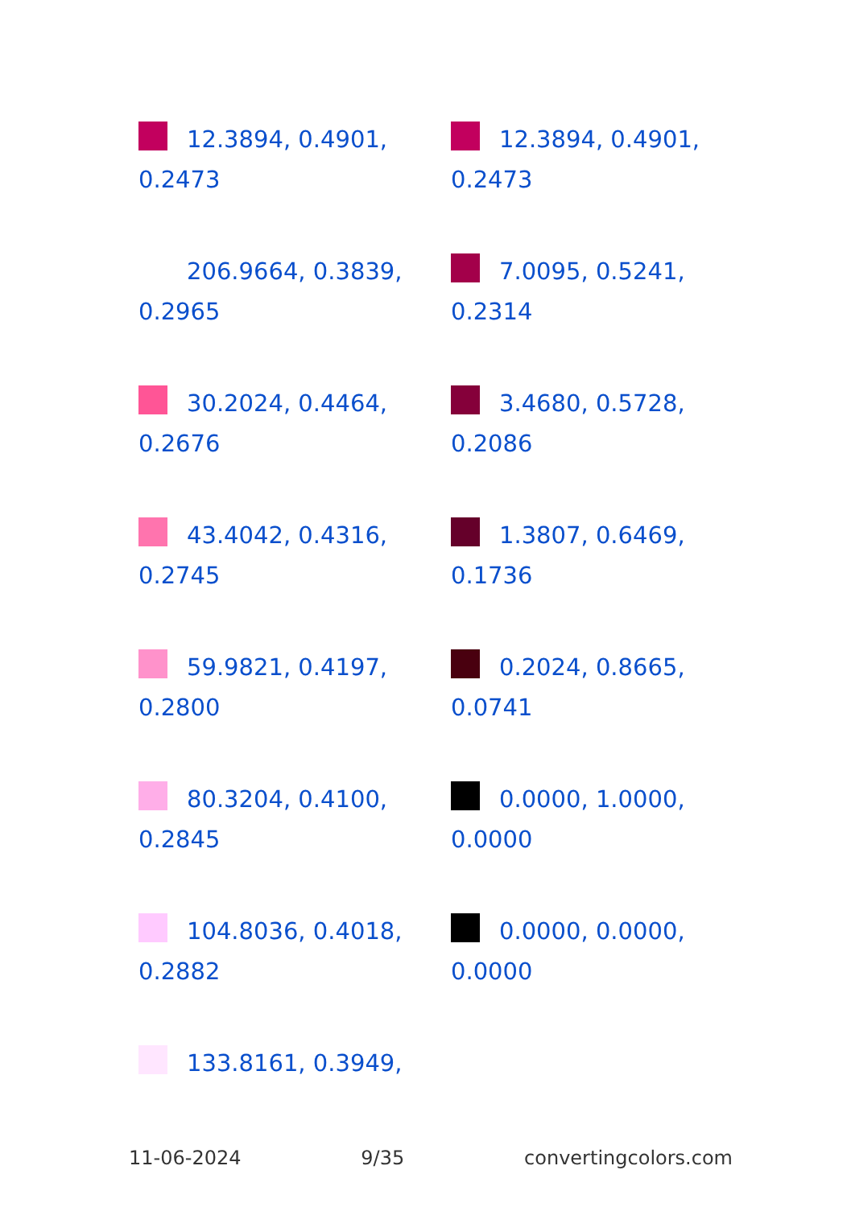12.3894, 0.4901,
0.2473
12.3894, 0.4901,
0.2473
206.9664, 0.3839,
0.2965
7.0095, 0.5241,
0.2314
30.2024, 0.4464,
0.2676
3.4680, 0.5728,
0.2086
43.4042, 0.4316,
0.2745
1.3807, 0.6469,
0.1736
59.9821, 0.4197,
0.2800
0.2024, 0.8665,
0.0741
80.3204, 0.4100,
0.2845
0.0000, 1.0000,
0.0000
104.8036, 0.4018,
0.2882
0.0000, 0.0000,
0.0000
133.8161, 0.3949,
11-06-2024 9/35 convertingcolors.com